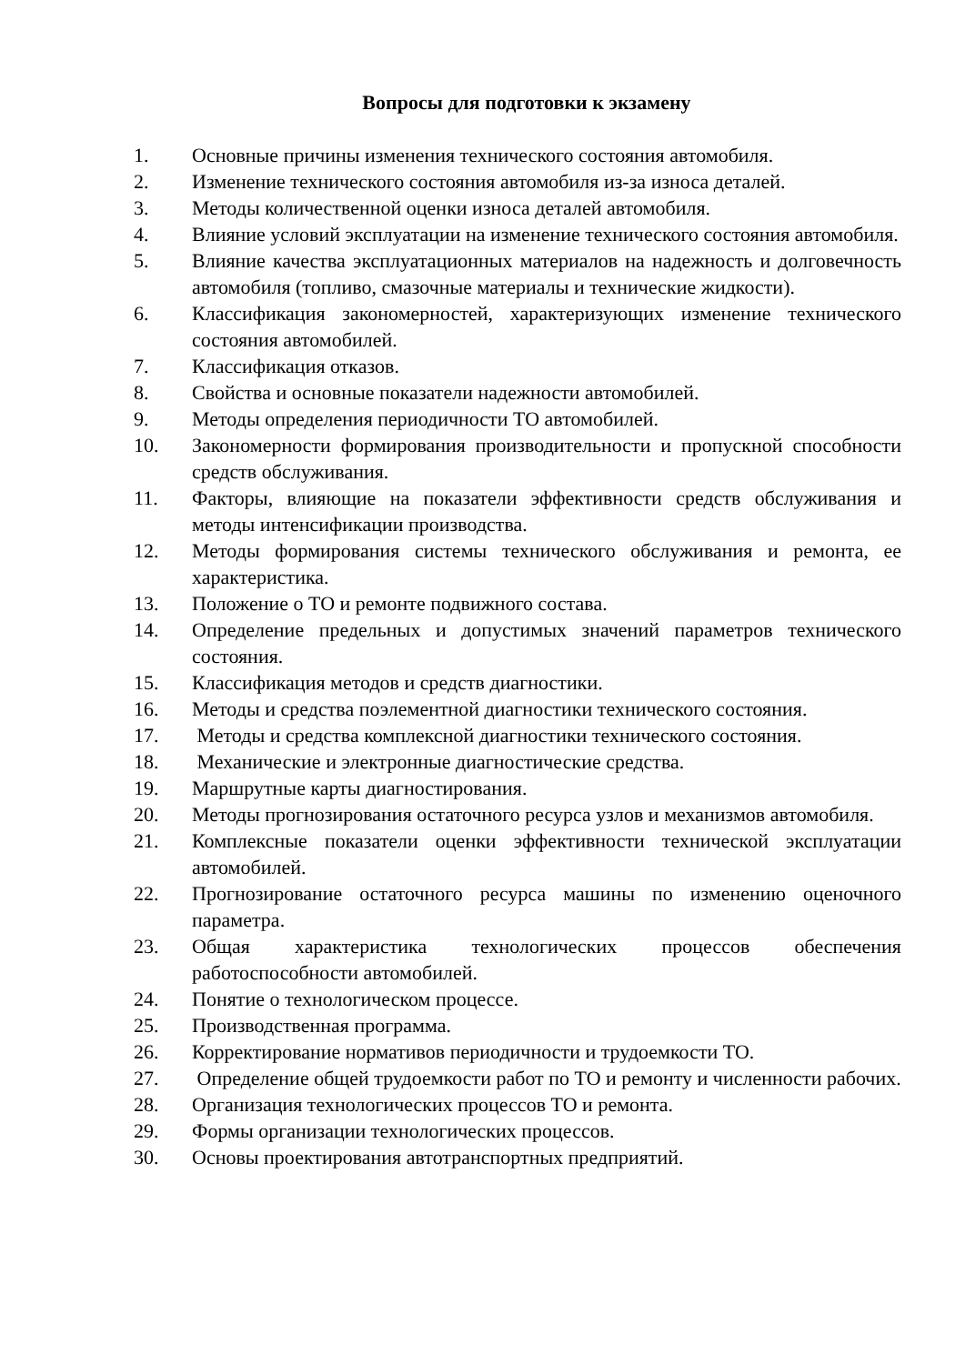Вопросы для подготовки к экзамену
1. Основные причины изменения технического состояния автомобиля.
2. Изменение технического состояния автомобиля из-за износа деталей.
3. Методы количественной оценки износа деталей автомобиля.
4. Влияние условий эксплуатации на изменение технического состояния автомобиля.
5. Влияние качества эксплуатационных материалов на надежность и долговечность автомобиля (топливо, смазочные материалы и технические жидкости).
6. Классификация закономерностей, характеризующих изменение технического состояния автомобилей.
7. Классификация отказов.
8. Свойства и основные показатели надежности автомобилей.
9. Методы определения периодичности ТО автомобилей.
10. Закономерности формирования производительности и пропускной способности средств обслуживания.
11. Факторы, влияющие на показатели эффективности средств обслуживания и методы интенсификации производства.
12. Методы формирования системы технического обслуживания и ремонта, ее характеристика.
13. Положение о ТО и ремонте подвижного состава.
14. Определение предельных и допустимых значений параметров технического состояния.
15. Классификация методов и средств диагностики.
16. Методы и средства поэлементной диагностики технического состояния.
17. Методы и средства комплексной диагностики технического состояния.
18. Механические и электронные диагностические средства.
19. Маршрутные карты диагностирования.
20. Методы прогнозирования остаточного ресурса узлов и механизмов автомобиля.
21. Комплексные показатели оценки эффективности технической эксплуатации автомобилей.
22. Прогнозирование остаточного ресурса машины по изменению оценочного параметра.
23. Общая характеристика технологических процессов обеспечения работоспособности автомобилей.
24. Понятие о технологическом процессе.
25. Производственная программа.
26. Корректирование нормативов периодичности и трудоемкости ТО.
27. Определение общей трудоемкости работ по ТО и ремонту и численности рабочих.
28. Организация технологических процессов ТО и ремонта.
29. Формы организации технологических процессов.
30. Основы проектирования автотранспортных предприятий.